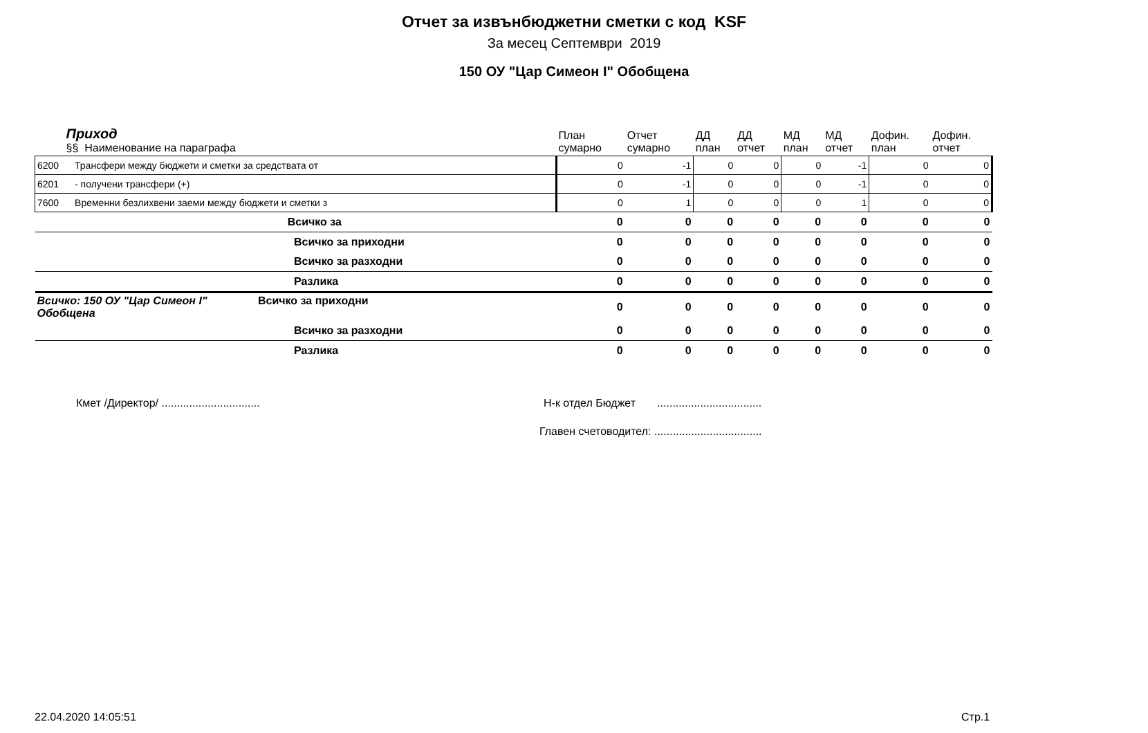Отчет за извънбюджетни сметки с код KSF
За месец Септември 2019
150 ОУ "Цар Симеон I" Обобщена
| Приход §§ Наименование на параграфа | | План сумарно | Отчет сумарно | ДД план | ДД отчет | МД план | МД отчет | Дофин. план | Дофин. отчет |
| --- | --- | --- | --- | --- | --- | --- | --- | --- | --- |
| 6200 | Трансфери между бюджети и сметки за средствата от | 0 | -1 | 0 | 0 | 0 | -1 | 0 | 0 |
| 6201 | - получени трансфери (+) | 0 | -1 | 0 | 0 | 0 | -1 | 0 | 0 |
| 7600 | Временни безлихвени заеми между бюджети и сметки з | 0 | 1 | 0 | 0 | 0 | 1 | 0 | 0 |
| | Всичко за | 0 | 0 | 0 | 0 | 0 | 0 | 0 | 0 |
| | Всичко за приходни | 0 | 0 | 0 | 0 | 0 | 0 | 0 | 0 |
| | Всичко за разходни | 0 | 0 | 0 | 0 | 0 | 0 | 0 | 0 |
| | Разлика | 0 | 0 | 0 | 0 | 0 | 0 | 0 | 0 |
| Всичко: 150 ОУ "Цар Симеон I" Обобщена Всичко за приходни | | 0 | 0 | 0 | 0 | 0 | 0 | 0 | 0 |
| | Всичко за разходни | 0 | 0 | 0 | 0 | 0 | 0 | 0 | 0 |
| | Разлика | 0 | 0 | 0 | 0 | 0 | 0 | 0 | 0 |
Кмет /Директор/ ................................
Н-к отдел Бюджет ..................................
Главен счетоводител: ...................................
22.04.2020 14:05:51 Стр.1